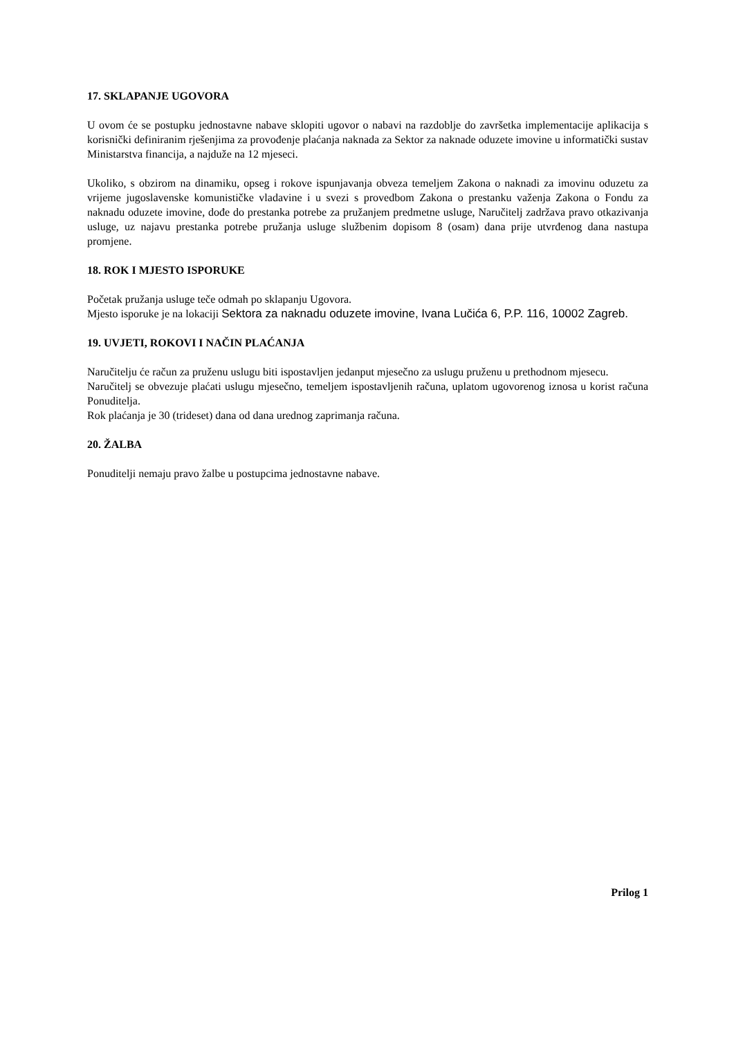17. SKLAPANJE UGOVORA
U ovom će se postupku jednostavne nabave sklopiti ugovor o nabavi na razdoblje do završetka implementacije aplikacija s korisnički definiranim rješenjima za provođenje plaćanja naknada za Sektor za naknade oduzete imovine u informatički sustav Ministarstva financija, a najduže na 12 mjeseci.
Ukoliko, s obzirom na dinamiku, opseg i rokove ispunjavanja obveza temeljem Zakona o naknadi za imovinu oduzetu za vrijeme jugoslavenske komunističke vladavine i u svezi s provedbom Zakona o prestanku važenja Zakona o Fondu za naknadu oduzete imovine, dođe do prestanka potrebe za pružanjem predmetne usluge, Naručitelj zadržava pravo otkazivanja usluge, uz najavu prestanka potrebe pružanja usluge službenim dopisom 8 (osam) dana prije utvrđenog dana nastupa promjene.
18. ROK I MJESTO ISPORUKE
Početak pružanja usluge teče odmah po sklapanju Ugovora.
Mjesto isporuke je na lokaciji Sektora za naknadu oduzete imovine, Ivana Lučića 6, P.P. 116, 10002 Zagreb.
19. UVJETI, ROKOVI I NAČIN PLAĆANJA
Naručitelju će račun za pruženu uslugu biti ispostavljen jedanput mjesečno za uslugu pruženu u prethodnom mjesecu.
Naručitelj se obvezuje plaćati uslugu mjesečno, temeljem ispostavljenih računa, uplatom ugovorenog iznosa u korist računa Ponuditelja.
Rok plaćanja je 30 (trideset) dana od dana urednog zaprimanja računa.
20. ŽALBA
Ponuditelji nemaju pravo žalbe u postupcima jednostavne nabave.
Prilog 1